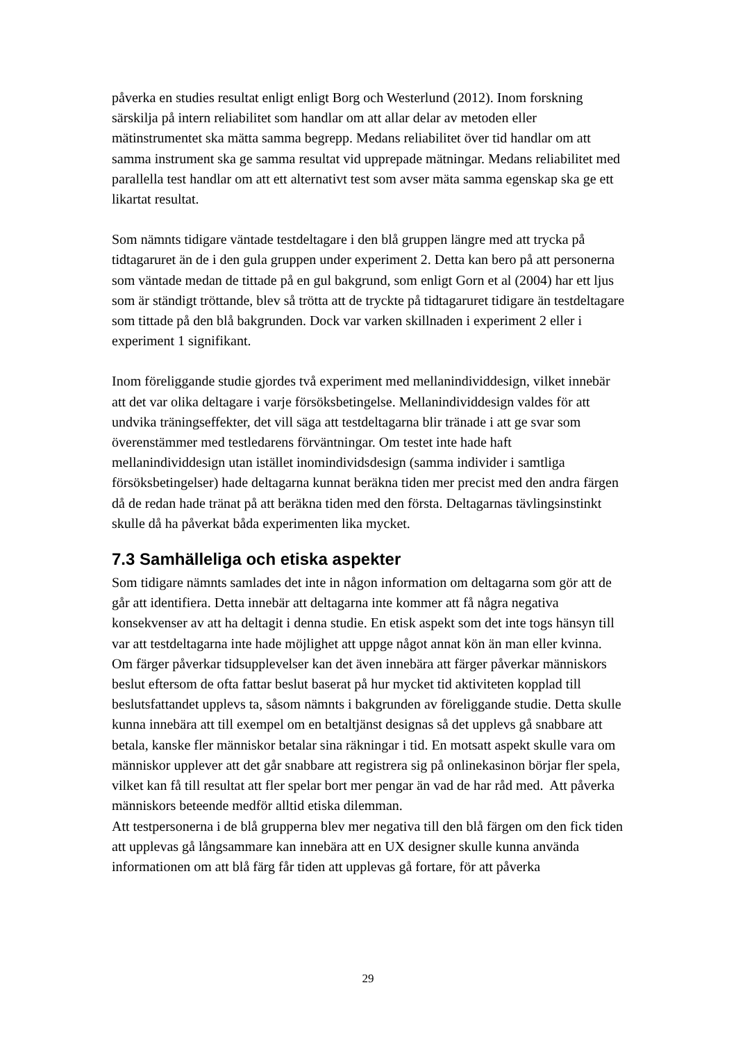påverka en studies resultat enligt enligt Borg och Westerlund (2012). Inom forskning särskilja på intern reliabilitet som handlar om att allar delar av metoden eller mätinstrumentet ska mätta samma begrepp. Medans reliabilitet över tid handlar om att samma instrument ska ge samma resultat vid upprepade mätningar. Medans reliabilitet med parallella test handlar om att ett alternativt test som avser mäta samma egenskap ska ge ett likartat resultat.
Som nämnts tidigare väntade testdeltagare i den blå gruppen längre med att trycka på tidtagaruret än de i den gula gruppen under experiment 2. Detta kan bero på att personerna som väntade medan de tittade på en gul bakgrund, som enligt Gorn et al (2004) har ett ljus som är ständigt tröttande, blev så trötta att de tryckte på tidtagaruret tidigare än testdeltagare som tittade på den blå bakgrunden. Dock var varken skillnaden i experiment 2 eller i experiment 1 signifikant.
Inom föreliggande studie gjordes två experiment med mellanindividdesign, vilket innebär att det var olika deltagare i varje försöksbetingelse. Mellanindividdesign valdes för att undvika träningseffekter, det vill säga att testdeltagarna blir tränade i att ge svar som överenstämmer med testledarens förväntningar. Om testet inte hade haft mellanindividdesign utan istället inomindividsdesign (samma individer i samtliga försöksbetingelser) hade deltagarna kunnat beräkna tiden mer precist med den andra färgen då de redan hade tränat på att beräkna tiden med den första. Deltagarnas tävlingsinstinkt skulle då ha påverkat båda experimenten lika mycket.
7.3 Samhälleliga och etiska aspekter
Som tidigare nämnts samlades det inte in någon information om deltagarna som gör att de går att identifiera. Detta innebär att deltagarna inte kommer att få några negativa konsekvenser av att ha deltagit i denna studie. En etisk aspekt som det inte togs hänsyn till var att testdeltagarna inte hade möjlighet att uppge något annat kön än man eller kvinna.
Om färger påverkar tidsupplevelser kan det även innebära att färger påverkar människors beslut eftersom de ofta fattar beslut baserat på hur mycket tid aktiviteten kopplad till beslutsfattandet upplevs ta, såsom nämnts i bakgrunden av föreliggande studie. Detta skulle kunna innebära att till exempel om en betaltjänst designas så det upplevs gå snabbare att betala, kanske fler människor betalar sina räkningar i tid. En motsatt aspekt skulle vara om människor upplever att det går snabbare att registrera sig på onlinekasinon börjar fler spela, vilket kan få till resultat att fler spelar bort mer pengar än vad de har råd med. Att påverka människors beteende medför alltid etiska dilemman.
Att testpersonerna i de blå grupperna blev mer negativa till den blå färgen om den fick tiden att upplevas gå långsammare kan innebära att en UX designer skulle kunna använda informationen om att blå färg får tiden att upplevas gå fortare, för att påverka
29